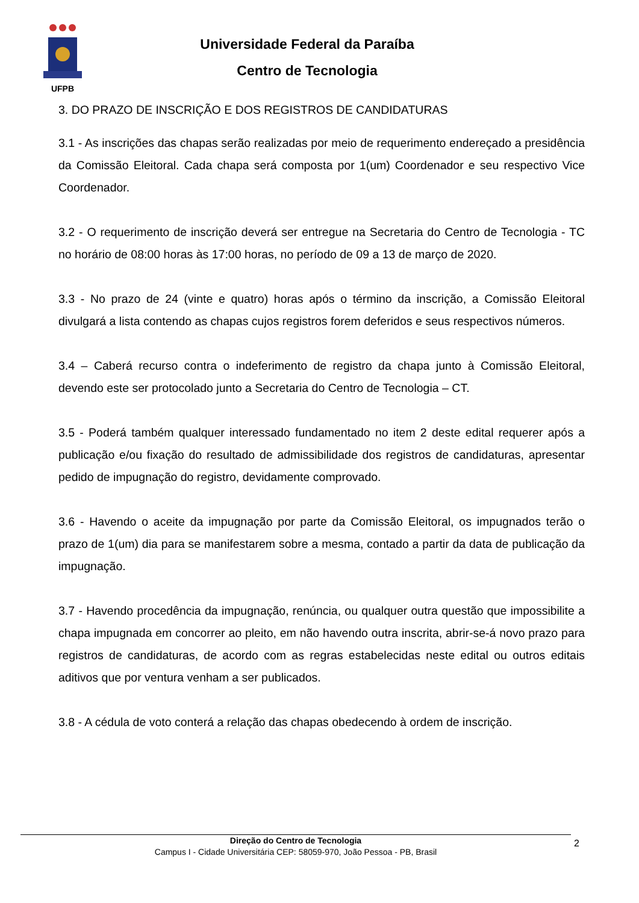UFPB
Universidade Federal da Paraíba
Centro de Tecnologia
3. DO PRAZO DE INSCRIÇÃO E DOS REGISTROS DE CANDIDATURAS
3.1 - As inscrições das chapas serão realizadas por meio de requerimento endereçado a presidência da Comissão Eleitoral. Cada chapa será composta por 1(um) Coordenador e seu respectivo Vice Coordenador.
3.2 - O requerimento de inscrição deverá ser entregue na Secretaria do Centro de Tecnologia - TC no horário de 08:00 horas às 17:00 horas, no período de 09 a 13 de março de 2020.
3.3 - No prazo de 24 (vinte e quatro) horas após o término da inscrição, a Comissão Eleitoral divulgará a lista contendo as chapas cujos registros forem deferidos e seus respectivos números.
3.4 – Caberá recurso contra o indeferimento de registro da chapa junto à Comissão Eleitoral, devendo este ser protocolado junto a Secretaria do Centro de Tecnologia – CT.
3.5 - Poderá também qualquer interessado fundamentado no item 2 deste edital requerer após a publicação e/ou fixação do resultado de admissibilidade dos registros de candidaturas, apresentar pedido de impugnação do registro, devidamente comprovado.
3.6 - Havendo o aceite da impugnação por parte da Comissão Eleitoral, os impugnados terão o prazo de 1(um) dia para se manifestarem sobre a mesma, contado a partir da data de publicação da impugnação.
3.7 - Havendo procedência da impugnação, renúncia, ou qualquer outra questão que impossibilite a chapa impugnada em concorrer ao pleito, em não havendo outra inscrita, abrir-se-á novo prazo para registros de candidaturas, de acordo com as regras estabelecidas neste edital ou outros editais aditivos que por ventura venham a ser publicados.
3.8 - A cédula de voto conterá a relação das chapas obedecendo à ordem de inscrição.
Direção do Centro de Tecnologia
Campus I - Cidade Universitária CEP: 58059-970, João Pessoa - PB, Brasil
2